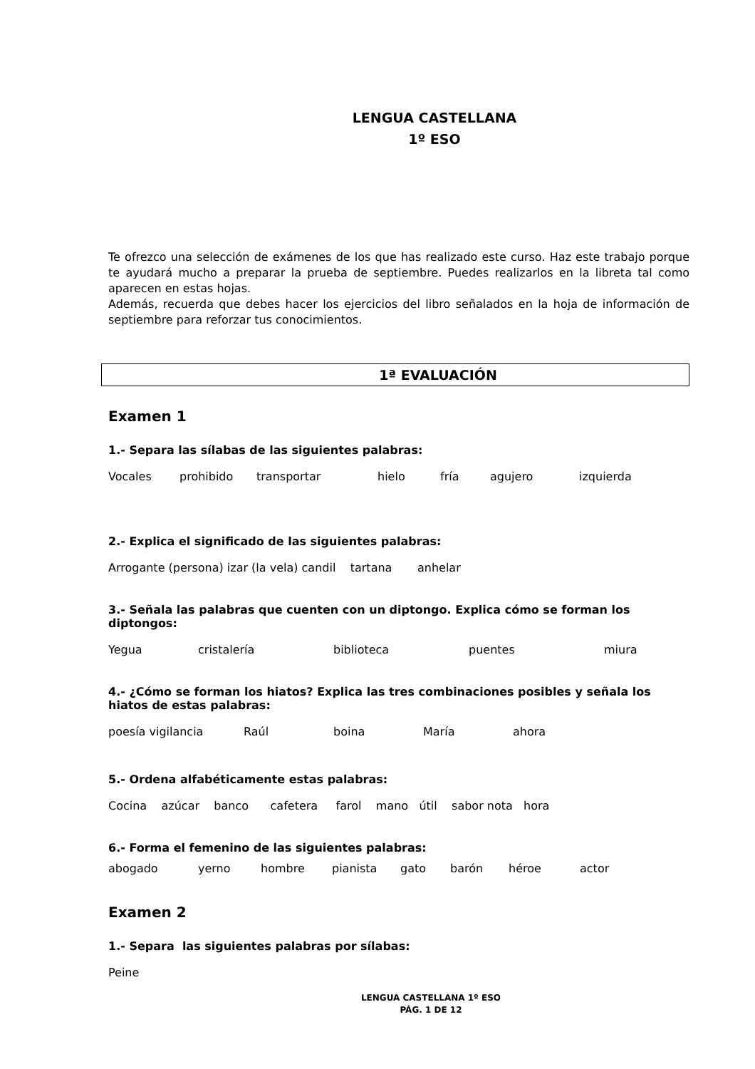LENGUA CASTELLANA
1º ESO
Te ofrezco una selección de exámenes de los que has realizado este curso. Haz este trabajo porque te ayudará mucho a preparar la prueba de septiembre. Puedes realizarlos en la libreta tal como aparecen en estas hojas.
Además, recuerda que debes hacer los ejercicios del libro señalados en la hoja de información de septiembre para reforzar tus conocimientos.
1ª EVALUACIÓN
Examen 1
1.- Separa las sílabas de las siguientes palabras:
Vocales prohibido transportar hielo fría agujero izquierda
2.- Explica el significado de las siguientes palabras:
Arrogante (persona) izar (la vela) candil tartana anhelar
3.- Señala las palabras que cuenten con un diptongo. Explica cómo se forman los diptongos:
Yegua cristalería biblioteca puentes miura
4.- ¿Cómo se forman los hiatos? Explica las tres combinaciones posibles y señala los hiatos de estas palabras:
poesía vigilancia Raúl boina María ahora
5.- Ordena alfabéticamente estas palabras:
Cocina azúcar banco cafetera farol mano útil sabor nota hora
6.- Forma el femenino de las siguientes palabras:
abogado yerno hombre pianista gato barón héroe actor
Examen 2
1.- Separa las siguientes palabras por sílabas:
Peine
LENGUA CASTELLANA 1º ESO
PÁG. 1 DE 12